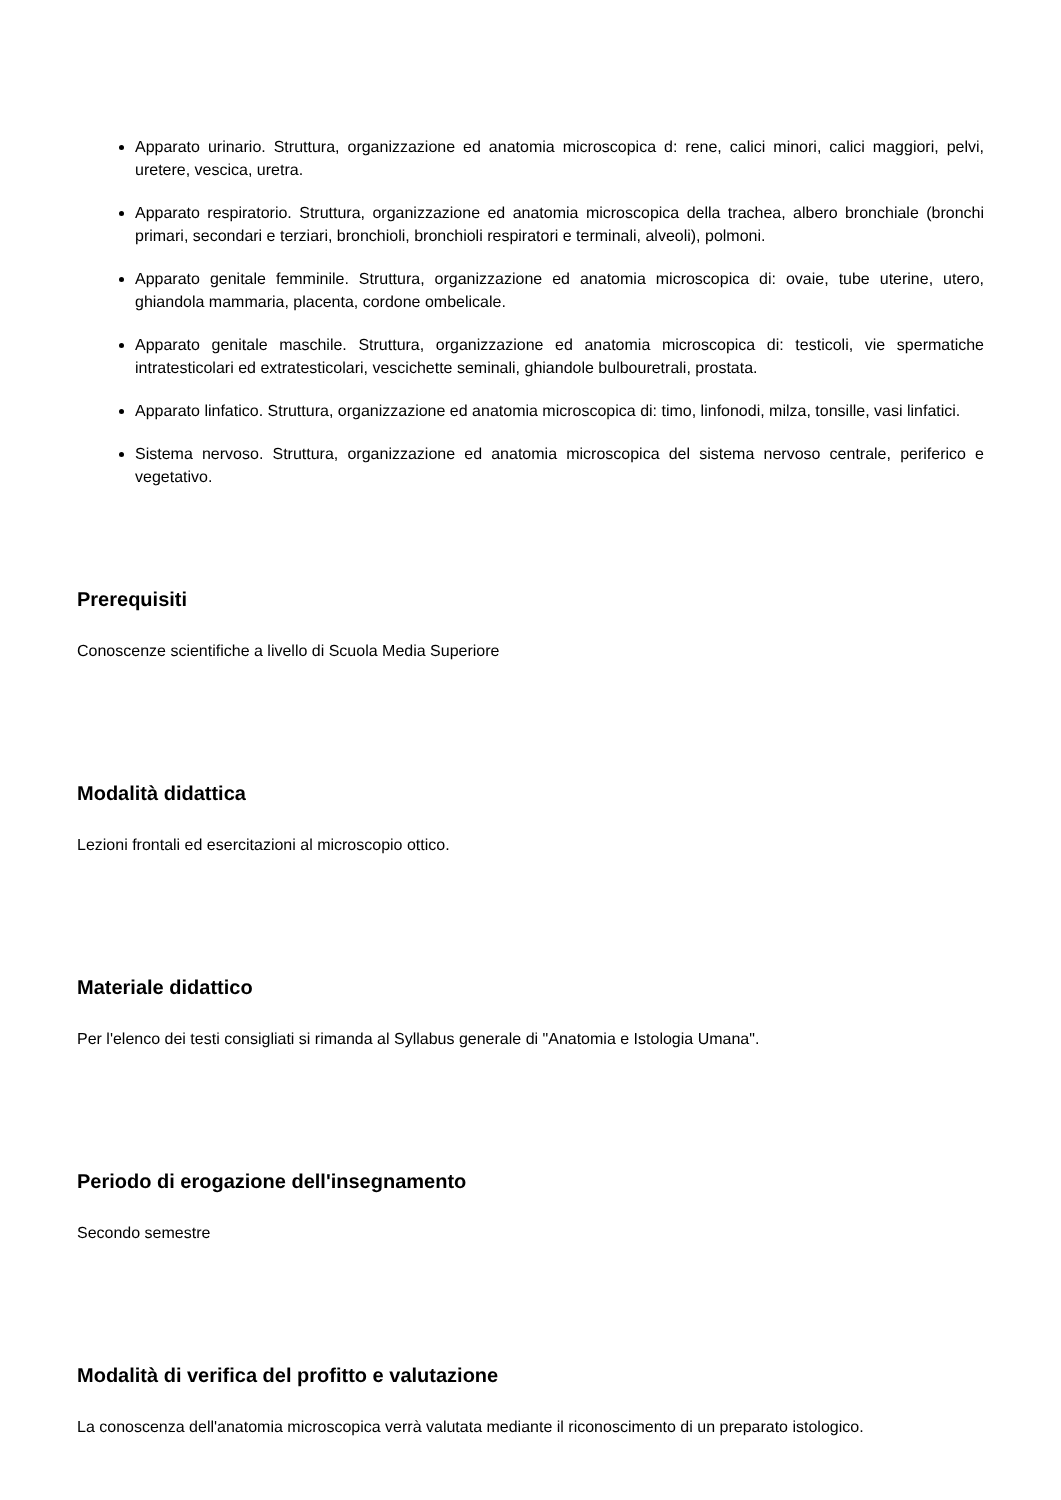Apparato urinario. Struttura, organizzazione ed anatomia microscopica d: rene, calici minori, calici maggiori, pelvi, uretere, vescica, uretra.
Apparato respiratorio. Struttura, organizzazione ed anatomia microscopica della trachea, albero bronchiale (bronchi primari, secondari e terziari, bronchioli, bronchioli respiratori e terminali, alveoli), polmoni.
Apparato genitale femminile. Struttura, organizzazione ed anatomia microscopica di: ovaie, tube uterine, utero, ghiandola mammaria, placenta, cordone ombelicale.
Apparato genitale maschile. Struttura, organizzazione ed anatomia microscopica di: testicoli, vie spermatiche intratesticolari ed extratesticolari, vescichette seminali, ghiandole bulbouretrali, prostata.
Apparato linfatico. Struttura, organizzazione ed anatomia microscopica di: timo, linfonodi, milza, tonsille, vasi linfatici.
Sistema nervoso. Struttura, organizzazione ed anatomia microscopica del sistema nervoso centrale, periferico e vegetativo.
Prerequisiti
Conoscenze scientifiche a livello di Scuola Media Superiore
Modalità didattica
Lezioni frontali ed esercitazioni al microscopio ottico.
Materiale didattico
Per l'elenco dei testi consigliati si rimanda al Syllabus generale di "Anatomia e Istologia Umana".
Periodo di erogazione dell'insegnamento
Secondo semestre
Modalità di verifica del profitto e valutazione
La conoscenza dell'anatomia microscopica verrà valutata mediante il riconoscimento di un preparato istologico.